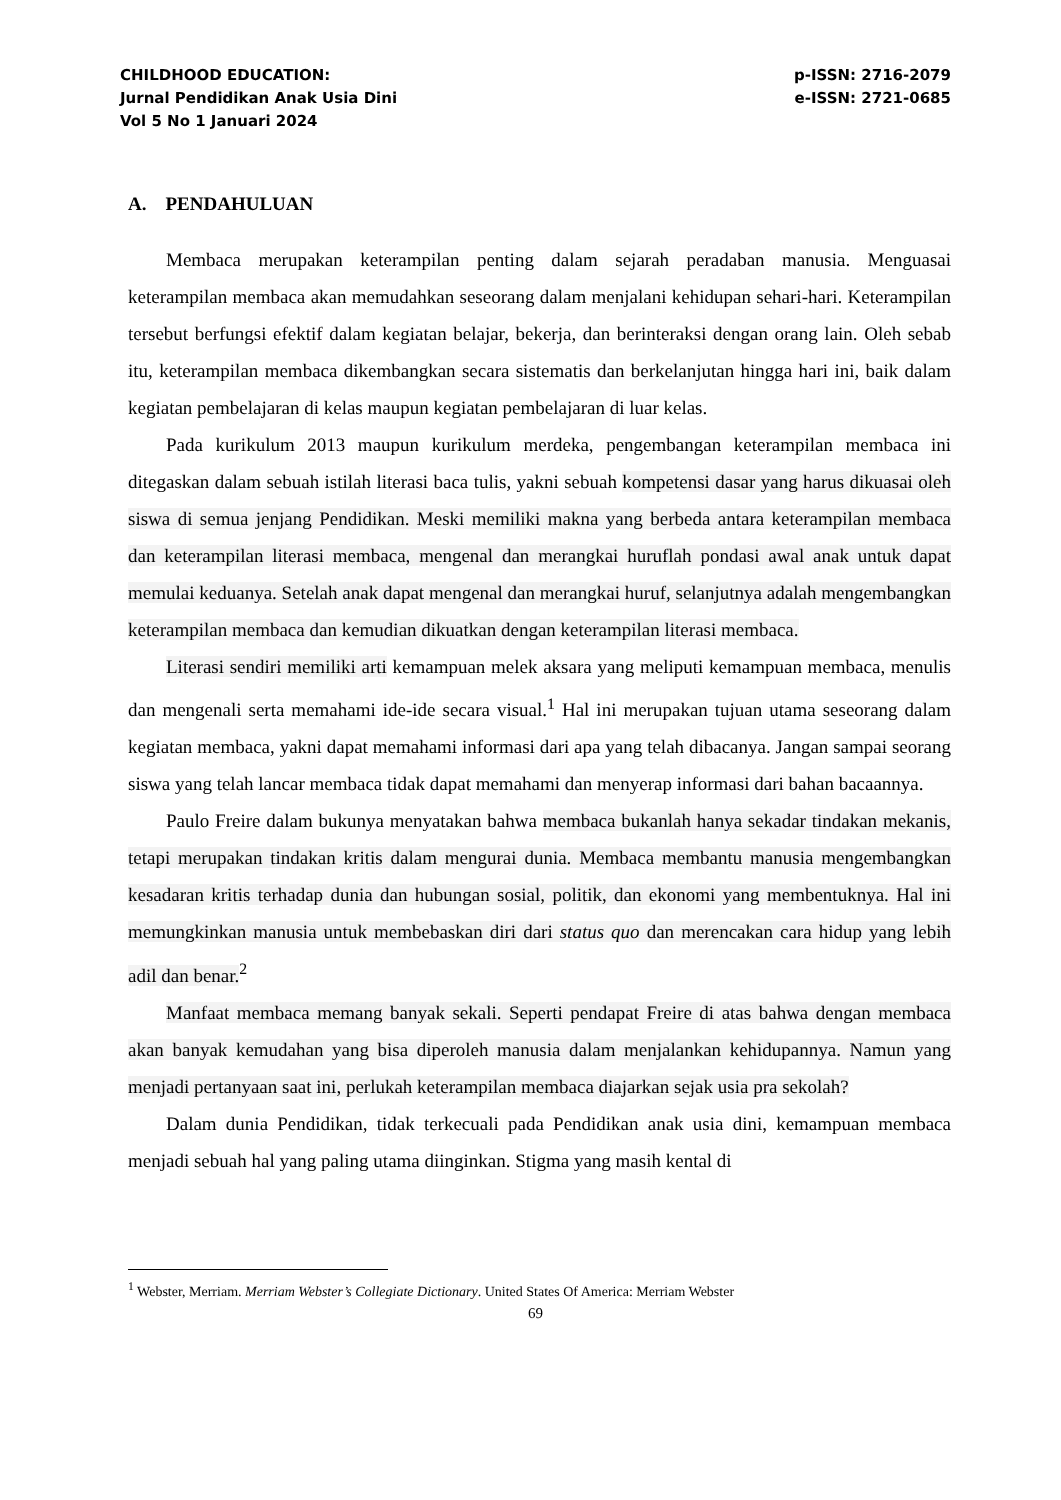CHILDHOOD EDUCATION:
Jurnal Pendidikan Anak Usia Dini
Vol 5 No 1 Januari 2024
p-ISSN: 2716-2079
e-ISSN: 2721-0685
A. PENDAHULUAN
Membaca merupakan keterampilan penting dalam sejarah peradaban manusia. Menguasai keterampilan membaca akan memudahkan seseorang dalam menjalani kehidupan sehari-hari. Keterampilan tersebut berfungsi efektif dalam kegiatan belajar, bekerja, dan berinteraksi dengan orang lain. Oleh sebab itu, keterampilan membaca dikembangkan secara sistematis dan berkelanjutan hingga hari ini, baik dalam kegiatan pembelajaran di kelas maupun kegiatan pembelajaran di luar kelas.
Pada kurikulum 2013 maupun kurikulum merdeka, pengembangan keterampilan membaca ini ditegaskan dalam sebuah istilah literasi baca tulis, yakni sebuah kompetensi dasar yang harus dikuasai oleh siswa di semua jenjang Pendidikan. Meski memiliki makna yang berbeda antara keterampilan membaca dan keterampilan literasi membaca, mengenal dan merangkai huruflah pondasi awal anak untuk dapat memulai keduanya. Setelah anak dapat mengenal dan merangkai huruf, selanjutnya adalah mengembangkan keterampilan membaca dan kemudian dikuatkan dengan keterampilan literasi membaca.
Literasi sendiri memiliki arti kemampuan melek aksara yang meliputi kemampuan membaca, menulis dan mengenali serta memahami ide-ide secara visual.<sup>1</sup> Hal ini merupakan tujuan utama seseorang dalam kegiatan membaca, yakni dapat memahami informasi dari apa yang telah dibacanya. Jangan sampai seorang siswa yang telah lancar membaca tidak dapat memahami dan menyerap informasi dari bahan bacaannya.
Paulo Freire dalam bukunya menyatakan bahwa membaca bukanlah hanya sekadar tindakan mekanis, tetapi merupakan tindakan kritis dalam mengurai dunia. Membaca membantu manusia mengembangkan kesadaran kritis terhadap dunia dan hubungan sosial, politik, dan ekonomi yang membentuknya. Hal ini memungkinkan manusia untuk membebaskan diri dari status quo dan merencakan cara hidup yang lebih adil dan benar.<sup>2</sup>
Manfaat membaca memang banyak sekali. Seperti pendapat Freire di atas bahwa dengan membaca akan banyak kemudahan yang bisa diperoleh manusia dalam menjalankan kehidupannya. Namun yang menjadi pertanyaan saat ini, perlukah keterampilan membaca diajarkan sejak usia pra sekolah?
Dalam dunia Pendidikan, tidak terkecuali pada Pendidikan anak usia dini, kemampuan membaca menjadi sebuah hal yang paling utama diinginkan. Stigma yang masih kental di
<sup>1</sup> Webster, Merriam. Merriam Webster’s Collegiate Dictionary. United States Of America: Merriam Webster
69